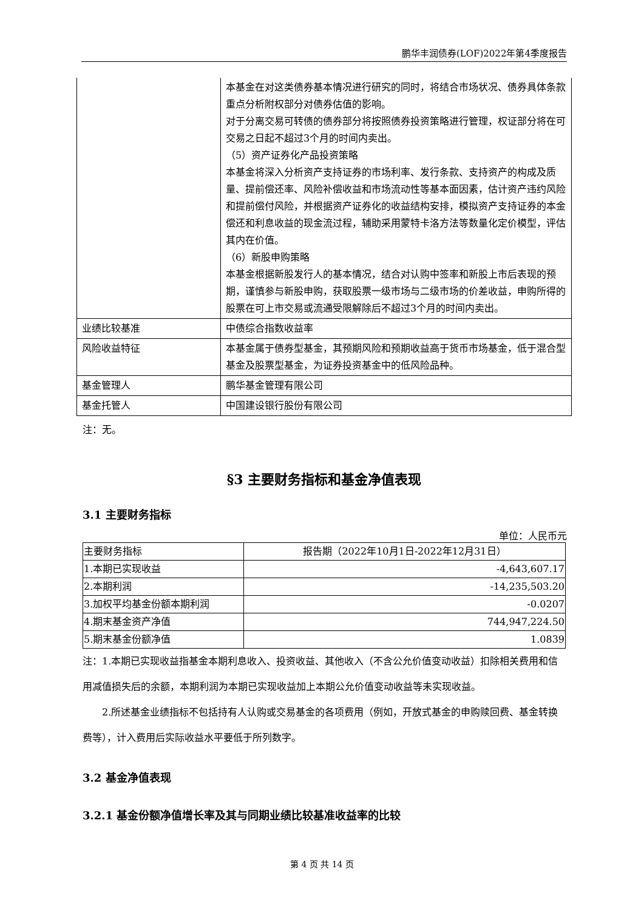鹏华丰润债券(LOF)2022年第4季度报告
| | 本基金在对这类债券基本情况进行研究的同时，将结合市场状况、债券具体条款重点分析附权部分对债券估值的影响。 对于分离交易可转债的债券部分将按照债券投资策略进行管理，权证部分将在可交易之日起不超过3个月的时间内卖出。 （5）资产证券化产品投资策略 本基金将深入分析资产支持证券的市场利率、发行条款、支持资产的构成及质量、提前偿还率、风险补偿收益和市场流动性等基本面因素，估计资产违约风险和提前偿付风险，并根据资产证券化的收益结构安排，模拟资产支持证券的本金偿还和利息收益的现金流过程，辅助采用蒙特卡洛方法等数量化定价模型，评估其内在价值。 （6）新股申购策略 本基金根据新股发行人的基本情况，结合对认购中签率和新股上市后表现的预期，谨慎参与新股申购，获取股票一级市场与二级市场的价差收益，申购所得的股票在可上市交易或流通受限解除后不超过3个月的时间内卖出。 |
| 业绩比较基准 | 中债综合指数收益率 |
| 风险收益特征 | 本基金属于债券型基金，其预期风险和预期收益高于货币市场基金，低于混合型基金及股票型基金，为证券投资基金中的低风险品种。 |
| 基金管理人 | 鹏华基金管理有限公司 |
| 基金托管人 | 中国建设银行股份有限公司 |
注：无。
§3 主要财务指标和基金净值表现
3.1 主要财务指标
单位：人民币元
| 主要财务指标 | 报告期（2022年10月1日-2022年12月31日） |
| --- | --- |
| 1.本期已实现收益 | -4,643,607.17 |
| 2.本期利润 | -14,235,503.20 |
| 3.加权平均基金份额本期利润 | -0.0207 |
| 4.期末基金资产净值 | 744,947,224.50 |
| 5.期末基金份额净值 | 1.0839 |
注：1.本期已实现收益指基金本期利息收入、投资收益、其他收入（不含公允价值变动收益）扣除相关费用和信用减值损失后的余额，本期利润为本期已实现收益加上本期公允价值变动收益等未实现收益。
2.所述基金业绩指标不包括持有人认购或交易基金的各项费用（例如，开放式基金的申购赎回费、基金转换费等），计入费用后实际收益水平要低于所列数字。
3.2 基金净值表现
3.2.1 基金份额净值增长率及其与同期业绩比较基准收益率的比较
第 4 页 共 14 页